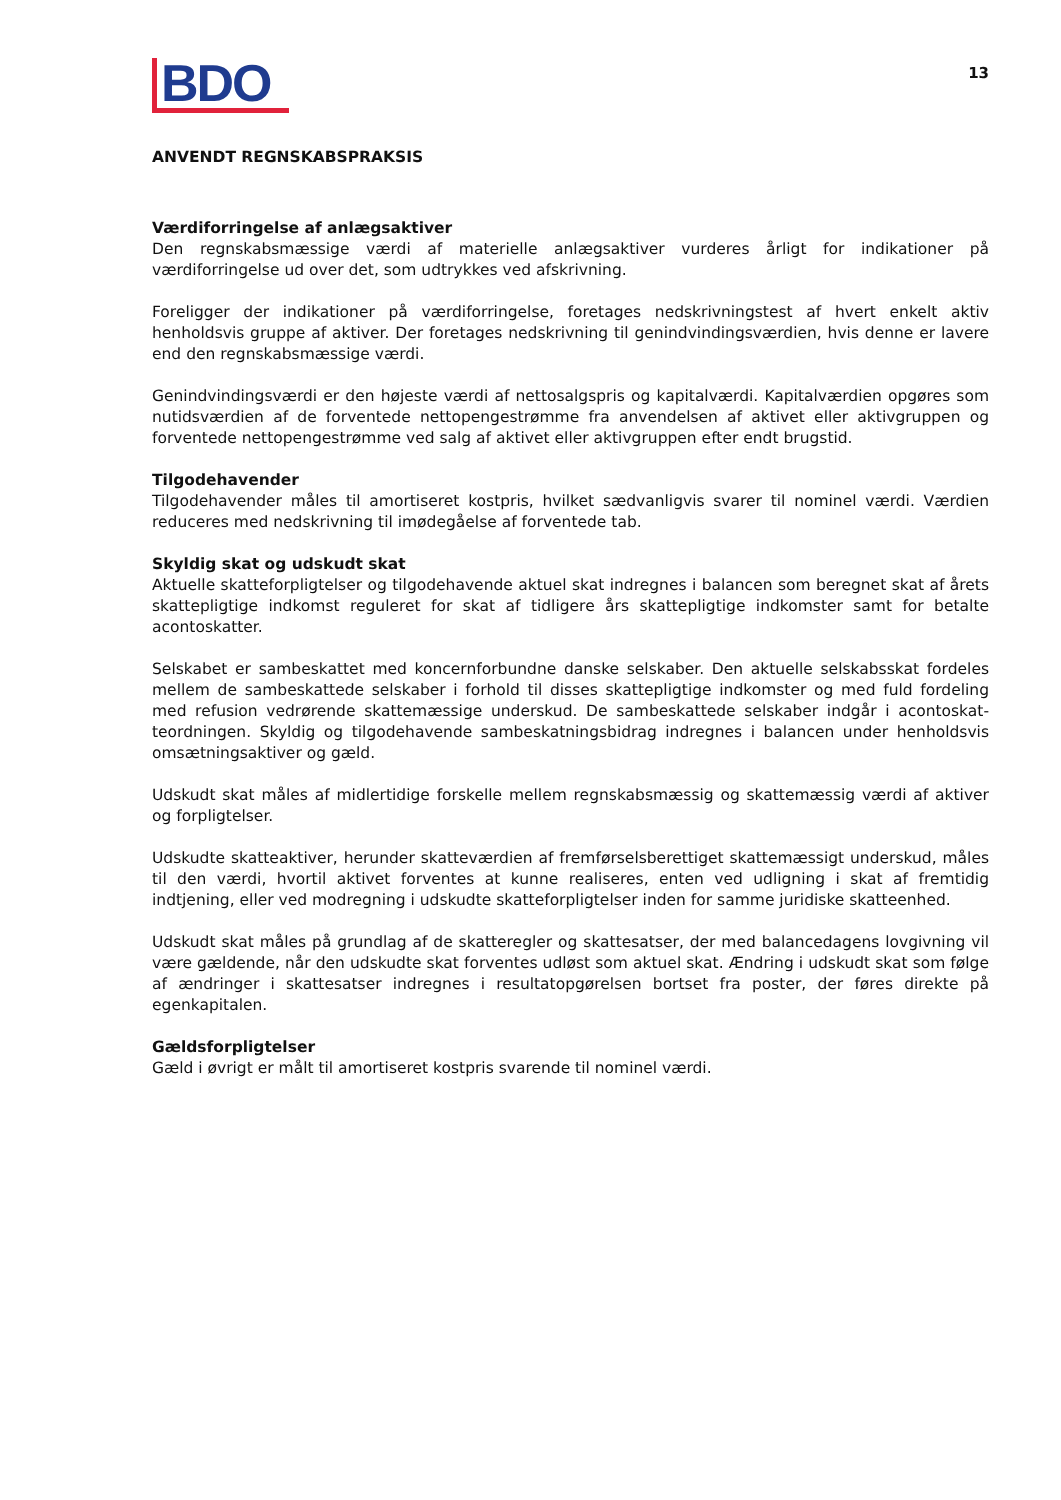BDO
13
ANVENDT REGNSKABSPRAKSIS
Værdiforringelse af anlægsaktiver
Den regnskabsmæssige værdi af materielle anlægsaktiver vurderes årligt for indikationer på værdiforringelse ud over det, som udtrykkes ved afskrivning.
Foreligger der indikationer på værdiforringelse, foretages nedskrivningstest af hvert enkelt aktiv henholdsvis gruppe af aktiver. Der foretages nedskrivning til genindvindingsværdien, hvis denne er lavere end den regnskabsmæssige værdi.
Genindvindingsværdi er den højeste værdi af nettosalgspris og kapitalværdi. Kapitalværdien opgøres som nutidsværdien af de forventede nettopengestrømme fra anvendelsen af aktivet eller aktivgruppen og forventede nettopengestrømme ved salg af aktivet eller aktivgruppen efter endt brugstid.
Tilgodehavender
Tilgodehavender måles til amortiseret kostpris, hvilket sædvanligvis svarer til nominel værdi. Værdien reduceres med nedskrivning til imødegåelse af forventede tab.
Skyldig skat og udskudt skat
Aktuelle skatteforpligtelser og tilgodehavende aktuel skat indregnes i balancen som beregnet skat af årets skattepligtige indkomst reguleret for skat af tidligere års skattepligtige indkomster samt for betalte acontoskatter.
Selskabet er sambeskattet med koncernforbundne danske selskaber. Den aktuelle selskabsskat fordeles mellem de sambeskattede selskaber i forhold til disses skattepligtige indkomster og med fuld fordeling med refusion vedrørende skattemæssige underskud. De sambeskattede selskaber indgår i acontoskat­teordningen. Skyldig og tilgodehavende sambeskatningsbidrag indregnes i balancen under henholdsvis omsætningsaktiver og gæld.
Udskudt skat måles af midlertidige forskelle mellem regnskabsmæssig og skattemæssig værdi af aktiver og forpligtelser.
Udskudte skatteaktiver, herunder skatteværdien af fremførselsberettiget skattemæssigt underskud, måles til den værdi, hvortil aktivet forventes at kunne realiseres, enten ved udligning i skat af frem­tidig indtjening, eller ved modregning i udskudte skatteforpligtelser inden for samme juridiske skatte­enhed.
Udskudt skat måles på grundlag af de skatteregler og skattesatser, der med balancedagens lovgivning vil være gældende, når den udskudte skat forventes udløst som aktuel skat. Ændring i udskudt skat som følge af ændringer i skattesatser indregnes i resultatopgørelsen bortset fra poster, der føres direkte på egenkapitalen.
Gældsforpligtelser
Gæld i øvrigt er målt til amortiseret kostpris svarende til nominel værdi.